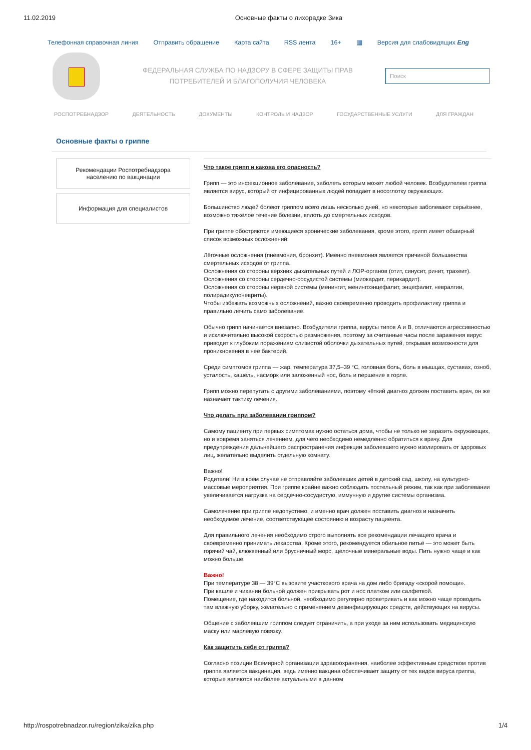11.02.2019 Основные факты о лихорадке Зика
Телефонная справочная линия Отправить обращение Карта сайта RSS лента 16+ ▦ Версия для слабовидящих Eng
ФЕДЕРАЛЬНАЯ СЛУЖБА ПО НАДЗОРУ В СФЕРЕ ЗАЩИТЫ ПРАВ ПОТРЕБИТЕЛЕЙ И БЛАГОПОЛУЧИЯ ЧЕЛОВЕКА
Поиск
РОСПОТРЕБНАДЗОР ДЕЯТЕЛЬНОСТЬ ДОКУМЕНТЫ КОНТРОЛЬ И НАДЗОР ГОСУДАРСТВЕННЫЕ УСЛУГИ ДЛЯ ГРАЖДАН
Основные факты о гриппе
Рекомендации Роспотребнадзора населению по вакцинации
Информация для специалистов
Что такое грипп и какова его опасность?
Грипп — это инфекционное заболевание, заболеть которым может любой человек. Возбудителем гриппа является вирус, который от инфицированных людей попадает в носоглотку окружающих.
Большинство людей болеют гриппом всего лишь несколько дней, но некоторые заболевают серьёзнее, возможно тяжёлое течение болезни, вплоть до смертельных исходов.
При гриппе обостряются имеющиеся хронические заболевания, кроме этого, грипп имеет обширный список возможных осложнений:
Лёгочные осложнения (пневмония, бронхит). Именно пневмония является причиной большинства смертельных исходов от гриппа.
Осложнения со стороны верхних дыхательных путей и ЛОР-органов (отит, синусит, ринит, трахеит).
Осложнения со стороны сердечно-сосудистой системы (миокардит, перикардит).
Осложнения со стороны нервной системы (менингит, менингоэнцефалит, энцефалит, невралгии, полирадикулоневриты).
Чтобы избежать возможных осложнений, важно своевременно проводить профилактику гриппа и правильно лечить само заболевание.
Обычно грипп начинается внезапно. Возбудители гриппа, вирусы типов А и В, отличаются агрессивностью и исключительно высокой скоростью размножения, поэтому за считанные часы после заражения вирус приводит к глубоким поражениям слизистой оболочки дыхательных путей, открывая возможности для проникновения в неё бактерий.
Среди симптомов гриппа — жар, температура 37,5–39 °С, головная боль, боль в мышцах, суставах, озноб, усталость, кашель, насморк или заложенный нос, боль и першение в горле.
Грипп можно перепутать с другими заболеваниями, поэтому чёткий диагноз должен поставить врач, он же назначает тактику лечения.
Что делать при заболевании гриппом?
Самому пациенту при первых симптомах нужно остаться дома, чтобы не только не заразить окружающих, но и вовремя заняться лечением, для чего необходимо немедленно обратиться к врачу. Для предупреждения дальнейшего распространения инфекции заболевшего нужно изолировать от здоровых лиц, желательно выделить отдельную комнату.
Важно!
Родители! Ни в коем случае не отправляйте заболевших детей в детский сад, школу, на культурно-массовые мероприятия. При гриппе крайне важно соблюдать постельный режим, так как при заболевании увеличивается нагрузка на сердечно-сосудистую, иммунную и другие системы организма.
Самолечение при гриппе недопустимо, и именно врач должен поставить диагноз и назначить необходимое лечение, соответствующее состоянию и возрасту пациента.
Для правильного лечения необходимо строго выполнять все рекомендации лечащего врача и своевременно принимать лекарства. Кроме этого, рекомендуется обильное питьё — это может быть горячий чай, клюквенный или брусничный морс, щелочные минеральные воды. Пить нужно чаще и как можно больше.
Важно!
При температуре 38 — 39°С вызовите участкового врача на дом либо бригаду «скорой помощи».
При кашле и чихании больной должен прикрывать рот и нос платком или салфеткой.
Помещение, где находится больной, необходимо регулярно проветривать и как можно чаще проводить там влажную уборку, желательно с применением дезинфицирующих средств, действующих на вирусы.
Общение с заболевшим гриппом следует ограничить, а при уходе за ним использовать медицинскую маску или марлевую повязку.
Как защитить себя от гриппа?
Согласно позиции Всемирной организации здравоохранения, наиболее эффективным средством против гриппа является вакцинация, ведь именно вакцина обеспечивает защиту от тех видов вируса гриппа, которые являются наиболее актуальными в данном
http://rospotrebnadzor.ru/region/zika/zika.php 1/4